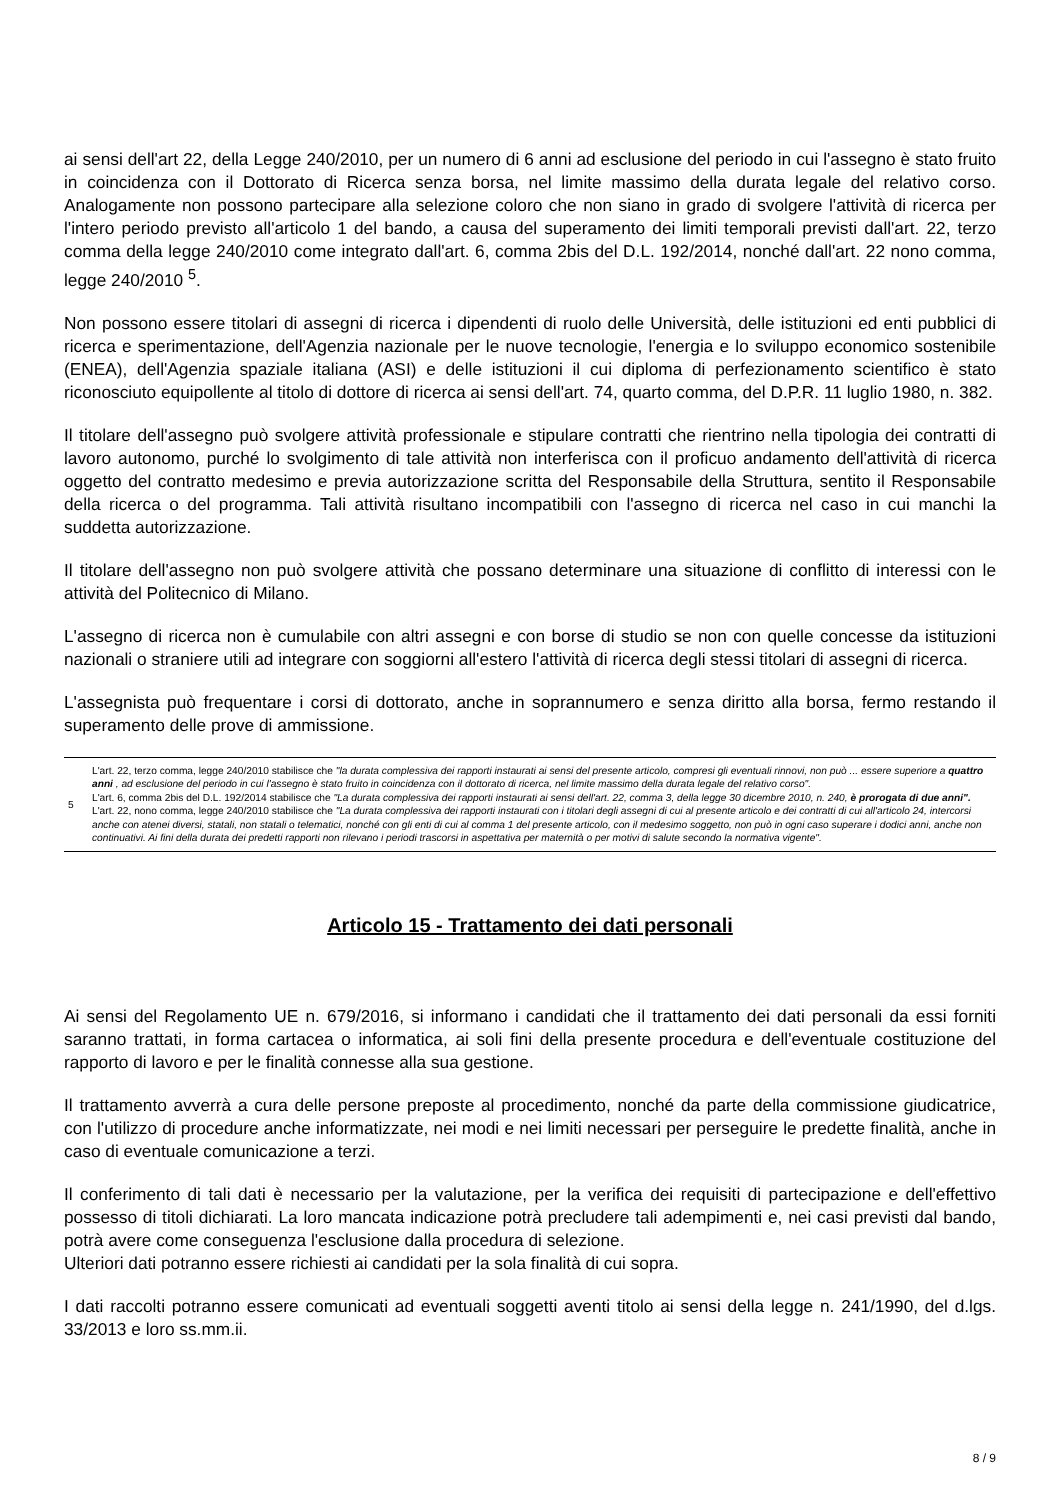ai sensi dell'art 22, della Legge 240/2010, per un numero di 6 anni ad esclusione del periodo in cui l'assegno è stato fruito in coincidenza con il Dottorato di Ricerca senza borsa, nel limite massimo della durata legale del relativo corso. Analogamente non possono partecipare alla selezione coloro che non siano in grado di svolgere l'attività di ricerca per l'intero periodo previsto all'articolo 1 del bando, a causa del superamento dei limiti temporali previsti dall'art. 22, terzo comma della legge 240/2010 come integrato dall'art. 6, comma 2bis del D.L. 192/2014, nonché dall'art. 22 nono comma, legge 240/2010 <sup>5</sup>.
Non possono essere titolari di assegni di ricerca i dipendenti di ruolo delle Università, delle istituzioni ed enti pubblici di ricerca e sperimentazione, dell'Agenzia nazionale per le nuove tecnologie, l'energia e lo sviluppo economico sostenibile (ENEA), dell'Agenzia spaziale italiana (ASI) e delle istituzioni il cui diploma di perfezionamento scientifico è stato riconosciuto equipollente al titolo di dottore di ricerca ai sensi dell'art. 74, quarto comma, del D.P.R. 11 luglio 1980, n. 382.
Il titolare dell'assegno può svolgere attività professionale e stipulare contratti che rientrino nella tipologia dei contratti di lavoro autonomo, purché lo svolgimento di tale attività non interferisca con il proficuo andamento dell'attività di ricerca oggetto del contratto medesimo e previa autorizzazione scritta del Responsabile della Struttura, sentito il Responsabile della ricerca o del programma. Tali attività risultano incompatibili con l'assegno di ricerca nel caso in cui manchi la suddetta autorizzazione.
Il titolare dell'assegno non può svolgere attività che possano determinare una situazione di conflitto di interessi con le attività del Politecnico di Milano.
L'assegno di ricerca non è cumulabile con altri assegni e con borse di studio se non con quelle concesse da istituzioni nazionali o straniere utili ad integrare con soggiorni all'estero l'attività di ricerca degli stessi titolari di assegni di ricerca.
L'assegnista può frequentare i corsi di dottorato, anche in soprannumero e senza diritto alla borsa, fermo restando il superamento delle prove di ammissione.
5 L'art. 22, terzo comma, legge 240/2010 stabilisce che "la durata complessiva dei rapporti instaurati ai sensi del presente articolo, compresi gli eventuali rinnovi, non può ... essere superiore a quattro anni , ad esclusione del periodo in cui l'assegno è stato fruito in coincidenza con il dottorato di ricerca, nel limite massimo della durata legale del relativo corso".
L'art. 6, comma 2bis del D.L. 192/2014 stabilisce che "La durata complessiva dei rapporti instaurati ai sensi dell'art. 22, comma 3, della legge 30 dicembre 2010, n. 240, è prorogata di due anni".
L'art. 22, nono comma, legge 240/2010 stabilisce che "La durata complessiva dei rapporti instaurati con i titolari degli assegni di cui al presente articolo e dei contratti di cui all'articolo 24, intercorsi anche con atenei diversi, statali, non statali o telematici, nonché con gli enti di cui al comma 1 del presente articolo, con il medesimo soggetto, non può in ogni caso superare i dodici anni, anche non continuativi. Ai fini della durata dei predetti rapporti non rilevano i periodi trascorsi in aspettativa per maternità o per motivi di salute secondo la normativa vigente".
Articolo 15 - Trattamento dei dati personali
Ai sensi del Regolamento UE n. 679/2016, si informano i candidati che il trattamento dei dati personali da essi forniti saranno trattati, in forma cartacea o informatica, ai soli fini della presente procedura e dell'eventuale costituzione del rapporto di lavoro e per le finalità connesse alla sua gestione.
Il trattamento avverrà a cura delle persone preposte al procedimento, nonché da parte della commissione giudicatrice, con l'utilizzo di procedure anche informatizzate, nei modi e nei limiti necessari per perseguire le predette finalità, anche in caso di eventuale comunicazione a terzi.
Il conferimento di tali dati è necessario per la valutazione, per la verifica dei requisiti di partecipazione e dell'effettivo possesso di titoli dichiarati. La loro mancata indicazione potrà precludere tali adempimenti e, nei casi previsti dal bando, potrà avere come conseguenza l'esclusione dalla procedura di selezione.
Ulteriori dati potranno essere richiesti ai candidati per la sola finalità di cui sopra.
I dati raccolti potranno essere comunicati ad eventuali soggetti aventi titolo ai sensi della legge n. 241/1990, del d.lgs. 33/2013 e loro ss.mm.ii.
8 / 9